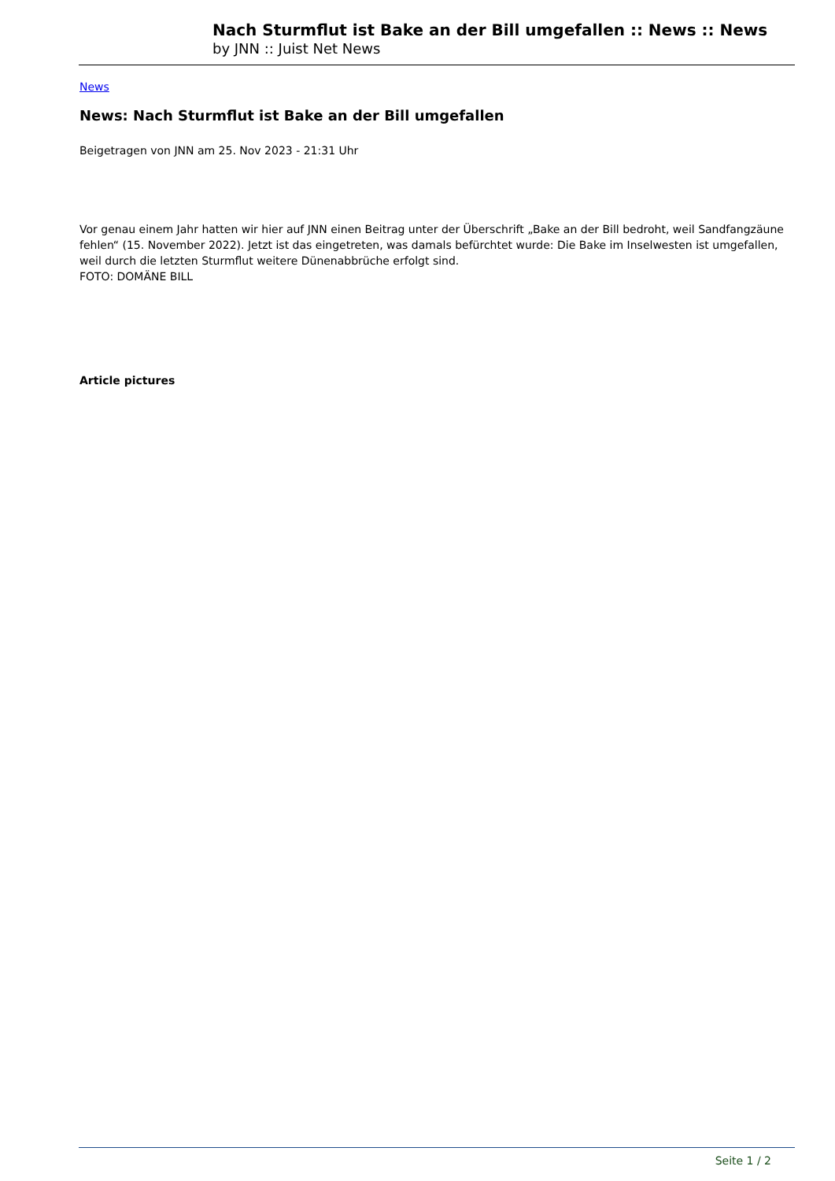Nach Sturmflut ist Bake an der Bill umgefallen :: News :: News
by JNN :: Juist Net News
News
News: Nach Sturmflut ist Bake an der Bill umgefallen
Beigetragen von JNN am 25. Nov 2023 - 21:31 Uhr
Vor genau einem Jahr hatten wir hier auf JNN einen Beitrag unter der Überschrift „Bake an der Bill bedroht, weil Sandfangzäune fehlen“ (15. November 2022). Jetzt ist das eingetreten, was damals befürchtet wurde: Die Bake im Inselwesten ist umgefallen, weil durch die letzten Sturmflut weitere Dünenabbrüche erfolgt sind.
FOTO: DOMÄNE BILL
Article pictures
Seite 1 / 2